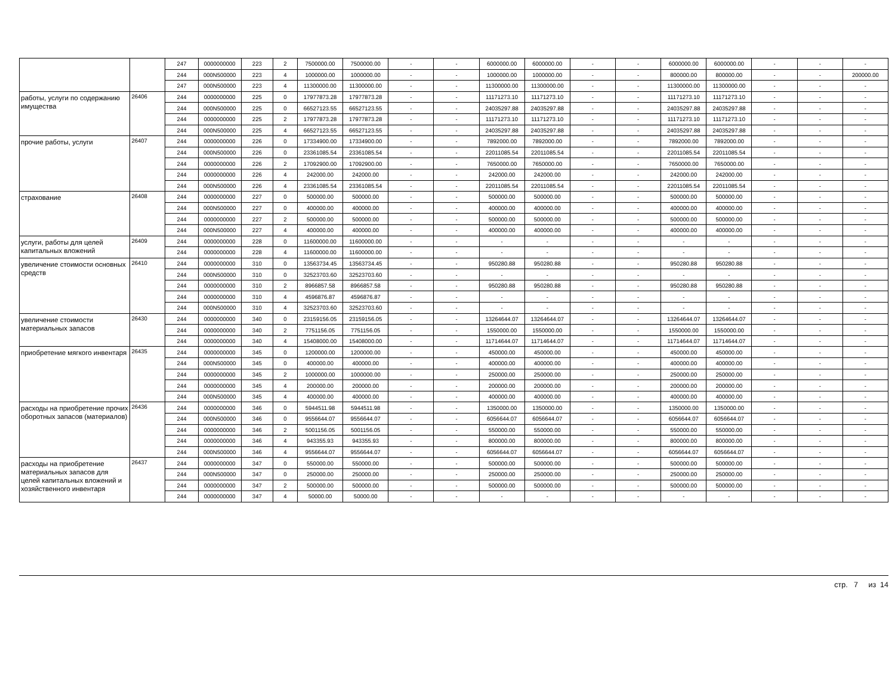| | | 247 | 0000000000 | 223 | 2 | 7500000.00 | 7500000.00 | - | - | 6000000.00 | 6000000.00 | - | - | 6000000.00 | 6000000.00 | - | - | - |
| | | 244 | 000N500000 | 223 | 4 | 1000000.00 | 1000000.00 | - | - | 1000000.00 | 1000000.00 | - | - | 800000.00 | 800000.00 | - | - | 200000.00 |
| | | 247 | 000N500000 | 223 | 4 | 11300000.00 | 11300000.00 | - | - | 11300000.00 | 11300000.00 | - | - | 11300000.00 | 11300000.00 | - | - | - |
| работы, услуги по содержанию имущества | 26406 | 244 | 0000000000 | 225 | 0 | 17977873.28 | 17977873.28 | - | - | 11171273.10 | 11171273.10 | - | - | 11171273.10 | 11171273.10 | - | - | - |
| | | 244 | 000N500000 | 225 | 0 | 66527123.55 | 66527123.55 | - | - | 24035297.88 | 24035297.88 | - | - | 24035297.88 | 24035297.88 | - | - | - |
| | | 244 | 0000000000 | 225 | 2 | 17977873.28 | 17977873.28 | - | - | 11171273.10 | 11171273.10 | - | - | 11171273.10 | 11171273.10 | - | - | - |
| | | 244 | 000N500000 | 225 | 4 | 66527123.55 | 66527123.55 | - | - | 24035297.88 | 24035297.88 | - | - | 24035297.88 | 24035297.88 | - | - | - |
| прочие работы, услуги | 26407 | 244 | 0000000000 | 226 | 0 | 17334900.00 | 17334900.00 | - | - | 7892000.00 | 7892000.00 | - | - | 7892000.00 | 7892000.00 | - | - | - |
| | | 244 | 000N500000 | 226 | 0 | 23361085.54 | 23361085.54 | - | - | 22011085.54 | 22011085.54 | - | - | 22011085.54 | 22011085.54 | - | - | - |
| | | 244 | 0000000000 | 226 | 2 | 17092900.00 | 17092900.00 | - | - | 7650000.00 | 7650000.00 | - | - | 7650000.00 | 7650000.00 | - | - | - |
| | | 244 | 0000000000 | 226 | 4 | 242000.00 | 242000.00 | - | - | 242000.00 | 242000.00 | - | - | 242000.00 | 242000.00 | - | - | - |
| | | 244 | 000N500000 | 226 | 4 | 23361085.54 | 23361085.54 | - | - | 22011085.54 | 22011085.54 | - | - | 22011085.54 | 22011085.54 | - | - | - |
| страхование | 26408 | 244 | 0000000000 | 227 | 0 | 500000.00 | 500000.00 | - | - | 500000.00 | 500000.00 | - | - | 500000.00 | 500000.00 | - | - | - |
| | | 244 | 000N500000 | 227 | 0 | 400000.00 | 400000.00 | - | - | 400000.00 | 400000.00 | - | - | 400000.00 | 400000.00 | - | - | - |
| | | 244 | 0000000000 | 227 | 2 | 500000.00 | 500000.00 | - | - | 500000.00 | 500000.00 | - | - | 500000.00 | 500000.00 | - | - | - |
| | | 244 | 000N500000 | 227 | 4 | 400000.00 | 400000.00 | - | - | 400000.00 | 400000.00 | - | - | 400000.00 | 400000.00 | - | - | - |
| услуги, работы для целей капитальных вложений | 26409 | 244 | 0000000000 | 228 | 0 | 11600000.00 | 11600000.00 | - | - | - | - | - | - | - | - | - | - | - |
| | | 244 | 0000000000 | 228 | 4 | 11600000.00 | 11600000.00 | - | - | - | - | - | - | - | - | - | - | - |
| увеличение стоимости основных средств | 26410 | 244 | 0000000000 | 310 | 0 | 13563734.45 | 13563734.45 | - | - | 950280.88 | 950280.88 | - | - | 950280.88 | 950280.88 | - | - | - |
| | | 244 | 000N500000 | 310 | 0 | 32523703.60 | 32523703.60 | - | - | - | - | - | - | - | - | - | - | - |
| | | 244 | 0000000000 | 310 | 2 | 8966857.58 | 8966857.58 | - | - | 950280.88 | 950280.88 | - | - | 950280.88 | 950280.88 | - | - | - |
| | | 244 | 0000000000 | 310 | 4 | 4596876.87 | 4596876.87 | - | - | - | - | - | - | - | - | - | - | - |
| | | 244 | 000N500000 | 310 | 4 | 32523703.60 | 32523703.60 | - | - | - | - | - | - | - | - | - | - | - |
| увеличение стоимости материальных запасов | 26430 | 244 | 0000000000 | 340 | 0 | 23159156.05 | 23159156.05 | - | - | 13264644.07 | 13264644.07 | - | - | 13264644.07 | 13264644.07 | - | - | - |
| | | 244 | 0000000000 | 340 | 2 | 7751156.05 | 7751156.05 | - | - | 1550000.00 | 1550000.00 | - | - | 1550000.00 | 1550000.00 | - | - | - |
| | | 244 | 0000000000 | 340 | 4 | 15408000.00 | 15408000.00 | - | - | 11714644.07 | 11714644.07 | - | - | 11714644.07 | 11714644.07 | - | - | - |
| приобретение мягкого инвентаря | 26435 | 244 | 0000000000 | 345 | 0 | 1200000.00 | 1200000.00 | - | - | 450000.00 | 450000.00 | - | - | 450000.00 | 450000.00 | - | - | - |
| | | 244 | 000N500000 | 345 | 0 | 400000.00 | 400000.00 | - | - | 400000.00 | 400000.00 | - | - | 400000.00 | 400000.00 | - | - | - |
| | | 244 | 0000000000 | 345 | 2 | 1000000.00 | 1000000.00 | - | - | 250000.00 | 250000.00 | - | - | 250000.00 | 250000.00 | - | - | - |
| | | 244 | 0000000000 | 345 | 4 | 200000.00 | 200000.00 | - | - | 200000.00 | 200000.00 | - | - | 200000.00 | 200000.00 | - | - | - |
| | | 244 | 000N500000 | 345 | 4 | 400000.00 | 400000.00 | - | - | 400000.00 | 400000.00 | - | - | 400000.00 | 400000.00 | - | - | - |
| расходы на приобретение прочих оборотных запасов (материалов) | 26436 | 244 | 0000000000 | 346 | 0 | 5944511.98 | 5944511.98 | - | - | 1350000.00 | 1350000.00 | - | - | 1350000.00 | 1350000.00 | - | - | - |
| | | 244 | 000N500000 | 346 | 0 | 9556644.07 | 9556644.07 | - | - | 6056644.07 | 6056644.07 | - | - | 6056644.07 | 6056644.07 | - | - | - |
| | | 244 | 0000000000 | 346 | 2 | 5001156.05 | 5001156.05 | - | - | 550000.00 | 550000.00 | - | - | 550000.00 | 550000.00 | - | - | - |
| | | 244 | 0000000000 | 346 | 4 | 943355.93 | 943355.93 | - | - | 800000.00 | 800000.00 | - | - | 800000.00 | 800000.00 | - | - | - |
| | | 244 | 000N500000 | 346 | 4 | 9556644.07 | 9556644.07 | - | - | 6056644.07 | 6056644.07 | - | - | 6056644.07 | 6056644.07 | - | - | - |
| расходы на приобретение материальных запасов для целей капитальных вложений и хозяйственного инвентаря | 26437 | 244 | 0000000000 | 347 | 0 | 550000.00 | 550000.00 | - | - | 500000.00 | 500000.00 | - | - | 500000.00 | 500000.00 | - | - | - |
| | | 244 | 000N500000 | 347 | 0 | 250000.00 | 250000.00 | - | - | 250000.00 | 250000.00 | - | - | 250000.00 | 250000.00 | - | - | - |
| | | 244 | 0000000000 | 347 | 2 | 500000.00 | 500000.00 | - | - | 500000.00 | 500000.00 | - | - | 500000.00 | 500000.00 | - | - | - |
| | | 244 | 0000000000 | 347 | 4 | 50000.00 | 50000.00 | - | - | - | - | - | - | - | - | - | - | - |
стр. 7 из 14